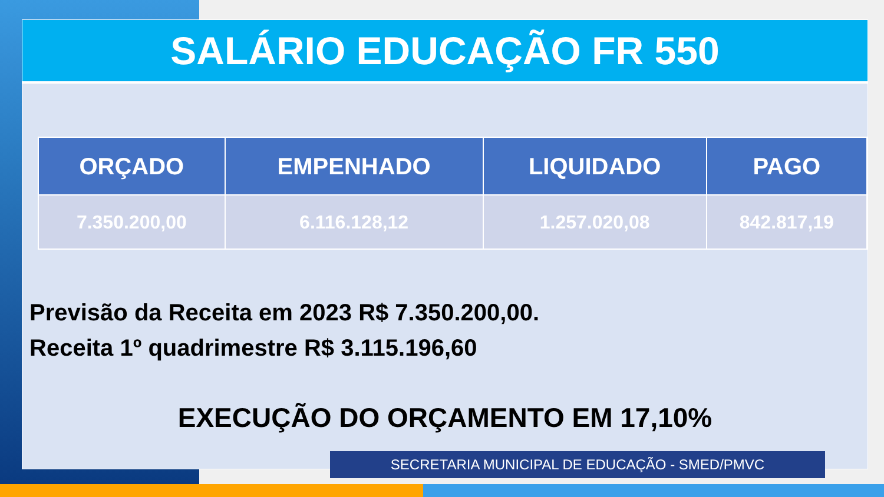SALÁRIO EDUCAÇÃO FR 550
| ORÇADO | EMPENHADO | LIQUIDADO | PAGO |
| --- | --- | --- | --- |
| 7.350.200,00 | 6.116.128,12 | 1.257.020,08 | 842.817,19 |
Previsão da Receita em 2023 R$ 7.350.200,00.
Receita 1º quadrimestre R$ 3.115.196,60
EXECUÇÃO DO ORÇAMENTO EM 17,10%
SECRETARIA MUNICIPAL DE EDUCAÇÃO - SMED/PMVC